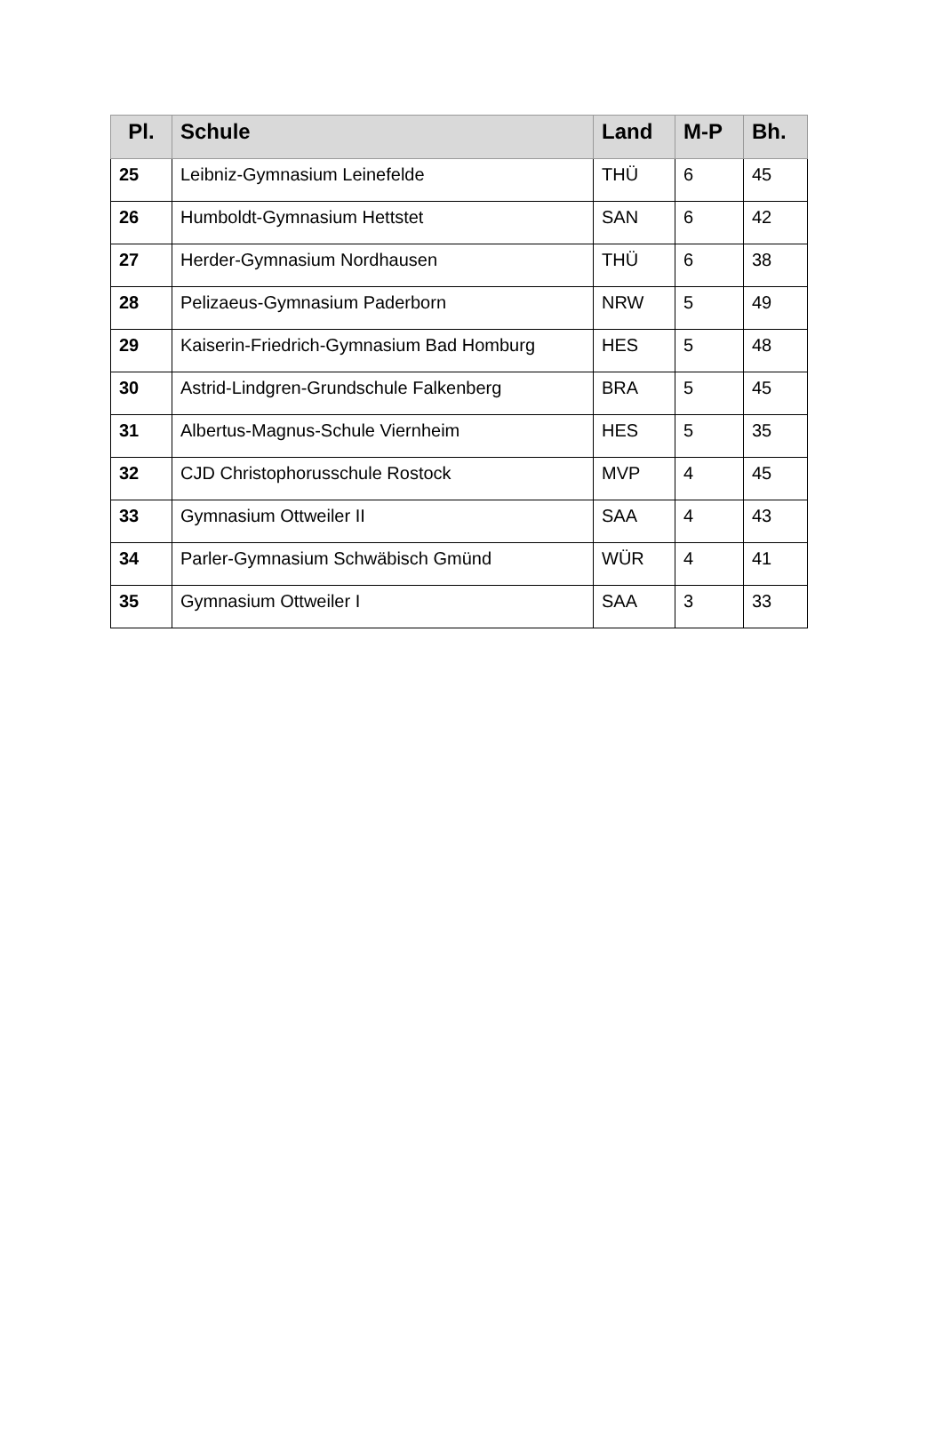| Pl. | Schule | Land | M-P | Bh. |
| --- | --- | --- | --- | --- |
| 25 | Leibniz-Gymnasium Leinefelde | THÜ | 6 | 45 |
| 26 | Humboldt-Gymnasium Hettstet | SAN | 6 | 42 |
| 27 | Herder-Gymnasium Nordhausen | THÜ | 6 | 38 |
| 28 | Pelizaeus-Gymnasium Paderborn | NRW | 5 | 49 |
| 29 | Kaiserin-Friedrich-Gymnasium Bad Homburg | HES | 5 | 48 |
| 30 | Astrid-Lindgren-Grundschule Falkenberg | BRA | 5 | 45 |
| 31 | Albertus-Magnus-Schule Viernheim | HES | 5 | 35 |
| 32 | CJD Christophorusschule Rostock | MVP | 4 | 45 |
| 33 | Gymnasium Ottweiler II | SAA | 4 | 43 |
| 34 | Parler-Gymnasium Schwäbisch Gmünd | WÜR | 4 | 41 |
| 35 | Gymnasium Ottweiler I | SAA | 3 | 33 |